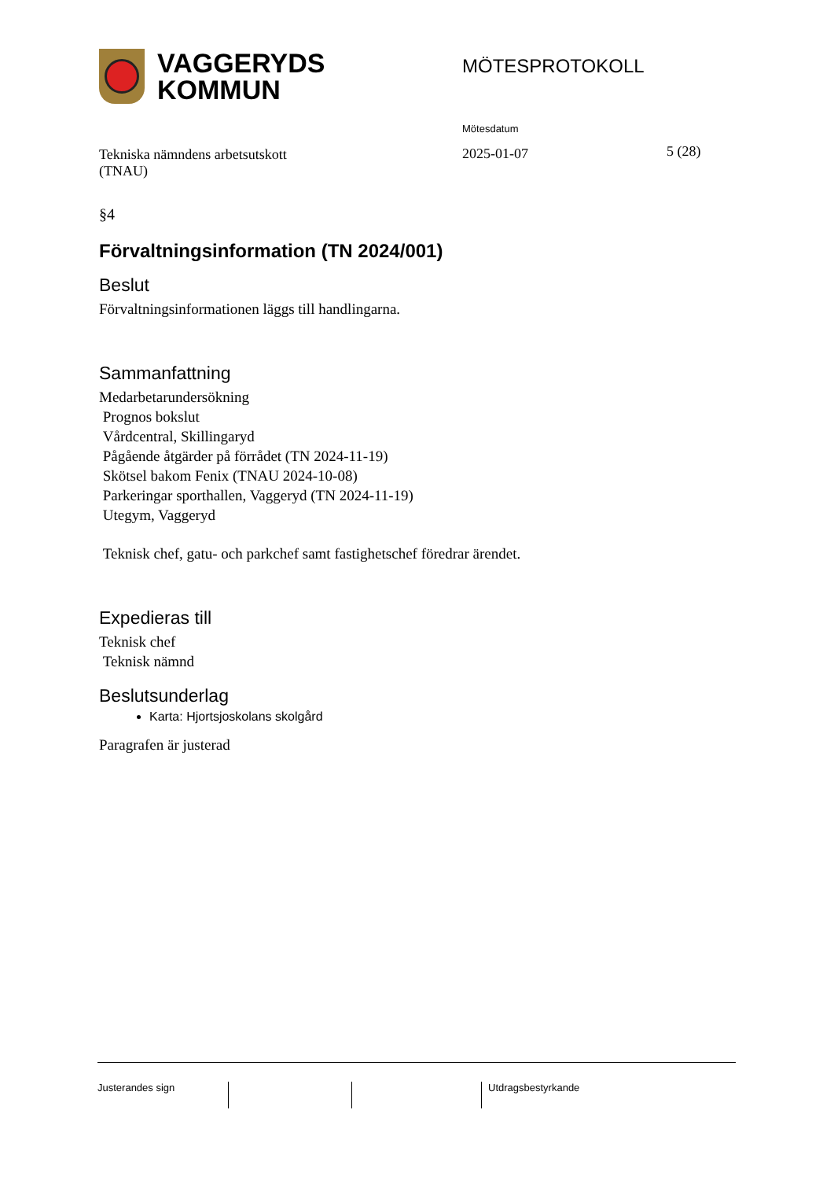VAGGERYDS
KOMMUN
MÖTESPROTOKOLL
Tekniska nämndens arbetsutskott
(TNAU)
Mötesdatum
2025-01-07
5 (28)
§4
Förvaltningsinformation (TN 2024/001)
Beslut
Förvaltningsinformationen läggs till handlingarna.
Sammanfattning
Medarbetarundersökning
Prognos bokslut
Vårdcentral, Skillingaryd
Pågående åtgärder på förrådet (TN 2024-11-19)
Skötsel bakom Fenix (TNAU 2024-10-08)
Parkeringar sporthallen, Vaggeryd (TN 2024-11-19)
Utegym, Vaggeryd
Teknisk chef, gatu- och parkchef samt fastighetschef föredrar ärendet.
Expedieras till
Teknisk chef
Teknisk nämnd
Beslutsunderlag
Karta: Hjortsjoskolans skolgård
Paragrafen är justerad
Justerandes sign Utdragsbestyrkande